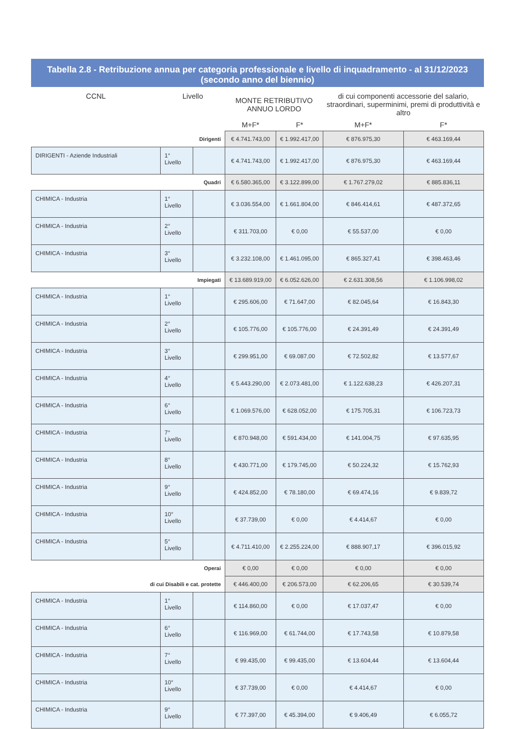Tabella 2.8 - Retribuzione annua per categoria professionale e livello di inquadramento - al 31/12/2023
(secondo anno del biennio)
| CCNL | Livello | | MONTE RETRIBUTIVO ANNUO LORDO | | di cui componenti accessorie del salario, straordinari, superminimi, premi di produttività e altro | |
| --- | --- | --- | --- | --- | --- | --- |
| | | | M+F* | F* | M+F* | F* |
| Dirigenti | | | € 4.741.743,00 | € 1.992.417,00 | € 876.975,30 | € 463.169,44 |
| DIRIGENTI - Aziende Industriali | 1° Livello | | € 4.741.743,00 | € 1.992.417,00 | € 876.975,30 | € 463.169,44 |
| Quadri | | | € 6.580.365,00 | € 3.122.899,00 | € 1.767.279,02 | € 885.836,11 |
| CHIMICA - Industria | 1° Livello | | € 3.036.554,00 | € 1.661.804,00 | € 846.414,61 | € 487.372,65 |
| CHIMICA - Industria | 2° Livello | | € 311.703,00 | € 0,00 | € 55.537,00 | € 0,00 |
| CHIMICA - Industria | 3° Livello | | € 3.232.108,00 | € 1.461.095,00 | € 865.327,41 | € 398.463,46 |
| Impiegati | | | € 13.689.919,00 | € 6.052.626,00 | € 2.631.308,56 | € 1.106.998,02 |
| CHIMICA - Industria | 1° Livello | | € 295.606,00 | € 71.647,00 | € 82.045,64 | € 16.843,30 |
| CHIMICA - Industria | 2° Livello | | € 105.776,00 | € 105.776,00 | € 24.391,49 | € 24.391,49 |
| CHIMICA - Industria | 3° Livello | | € 299.951,00 | € 69.087,00 | € 72.502,82 | € 13.577,67 |
| CHIMICA - Industria | 4° Livello | | € 5.443.290,00 | € 2.073.481,00 | € 1.122.638,23 | € 426.207,31 |
| CHIMICA - Industria | 6° Livello | | € 1.069.576,00 | € 628.052,00 | € 175.705,31 | € 106.723,73 |
| CHIMICA - Industria | 7° Livello | | € 870.948,00 | € 591.434,00 | € 141.004,75 | € 97.635,95 |
| CHIMICA - Industria | 8° Livello | | € 430.771,00 | € 179.745,00 | € 50.224,32 | € 15.762,93 |
| CHIMICA - Industria | 9° Livello | | € 424.852,00 | € 78.180,00 | € 69.474,16 | € 9.839,72 |
| CHIMICA - Industria | 10° Livello | | € 37.739,00 | € 0,00 | € 4.414,67 | € 0,00 |
| CHIMICA - Industria | 5° Livello | | € 4.711.410,00 | € 2.255.224,00 | € 888.907,17 | € 396.015,92 |
| Operai | | | € 0,00 | € 0,00 | € 0,00 | € 0,00 |
| di cui Disabili e cat. protette | | | € 446.400,00 | € 206.573,00 | € 62.206,65 | € 30.539,74 |
| CHIMICA - Industria | 1° Livello | | € 114.860,00 | € 0,00 | € 17.037,47 | € 0,00 |
| CHIMICA - Industria | 6° Livello | | € 116.969,00 | € 61.744,00 | € 17.743,58 | € 10.879,58 |
| CHIMICA - Industria | 7° Livello | | € 99.435,00 | € 99.435,00 | € 13.604,44 | € 13.604,44 |
| CHIMICA - Industria | 10° Livello | | € 37.739,00 | € 0,00 | € 4.414,67 | € 0,00 |
| CHIMICA - Industria | 9° Livello | | € 77.397,00 | € 45.394,00 | € 9.406,49 | € 6.055,72 |